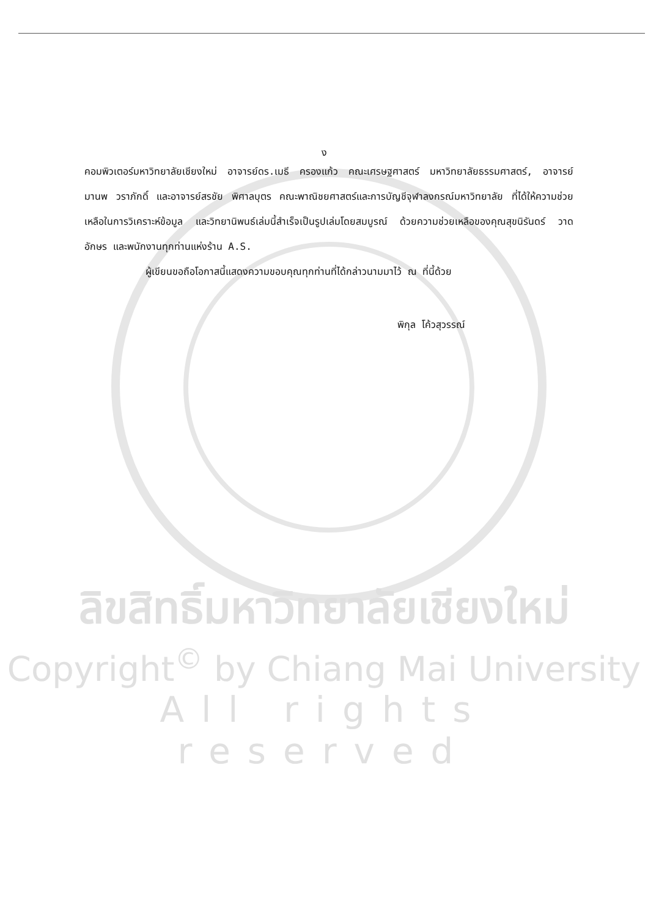ง
คอมพิวเตอร์มหาวิทยาลัยเชียงใหม่ อาจารย์ดร.เมธี ครองแก้ว คณะเศรษฐศาสตร์ มหาวิทยาลัยธรรมศาสตร์, อาจารย์มานพ วราภักดิ์ และอาจารย์สรชัย พิศาลบุตร คณะพาณิชยศาสตร์และการบัญชีจุฬาลงกรณ์มหาวิทยาลัย ที่ได้ให้ความช่วยเหลือในการวิเคราะห์ข้อมูล และวิทยานิพนธ์เล่มนี้สำเร็จเป็นรูปเล่มโดยสมบูรณ์ ด้วยความช่วยเหลือของคุณสุขนิรันดร์ วาดอักษร และพนักงานทุกท่านแห่งร้าน A.S.
ผู้เขียนขอถือโอกาสนี้แสดงความขอบคุณทุกท่านที่ได้กล่าวนามมาไว้ ณ ที่นี้ด้วย
พิกุล โค้วสุวรรณ์
ลิขสิทธิ์มหาวิทยาลัยเชียงใหม่
Copyright<sup>©</sup> by Chiang Mai University
All rights reserved